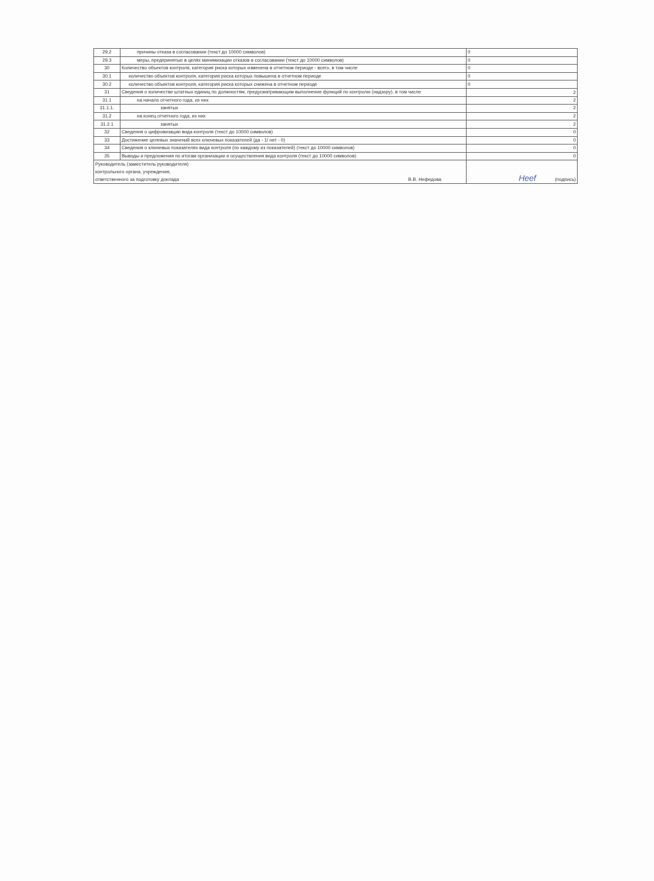| 29.2 | причины отказа в согласовании (текст до 10000 символов) | 0 |
| 29.3 | меры, предпринятые в целях минимизации отказов в согласовании (текст до 10000 символов) | 0 |
| 30 | Количество объектов контроля, категория риска которых изменена в отчетном периоде - всего, в том числе | 0 |
| 30.1 | количество объектов контроля, категория риска которых повышена в отчетном периоде | 0 |
| 30.2 | количество объектов контроля, категория риска которых снижена в отчетном периоде | 0 |
| 31 | Сведения о количестве штатных единиц по должностям, предусматривающим выполнение функций по контролю (надзору), в том числе | 2 |
| 31.1 | на начало отчетного года, из них | 2 |
| 31.1.1. | занятых | 2 |
| 31.2 | на конец отчетного года, из них | 2 |
| 31.2.1 | занятых | 2 |
| 32 | Сведения о цифровизации вида контроля (текст до 10000 символов) | 0 |
| 33 | Достижение целевых значений всех ключевых показателей (да - 1/ нет - 0) | 0 |
| 34 | Сведения о ключевых показателях вида контроля (по каждому из показателей) (текст до 10000 символов) | 0 |
| 35 | Выводы и предложения по итогам организации и осуществления вида контроля (текст до 10000 символов) | 0 |
| Руководитель (заместитель руководителя) контрольного органа, учреждения, ответственного за подготовку доклада В.В. Нефедова | | Нееf (подпись) |